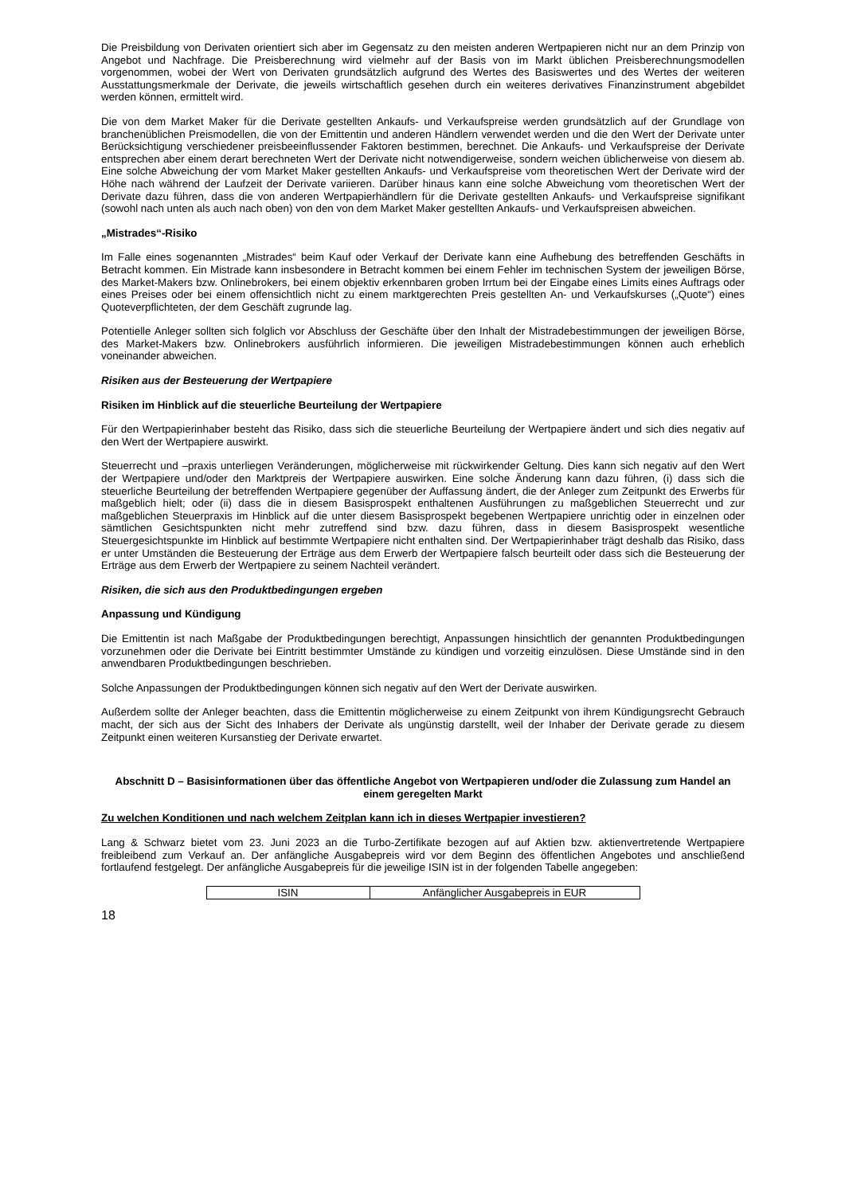Die Preisbildung von Derivaten orientiert sich aber im Gegensatz zu den meisten anderen Wertpapieren nicht nur an dem Prinzip von Angebot und Nachfrage. Die Preisberechnung wird vielmehr auf der Basis von im Markt üblichen Preisberechnungsmodellen vorgenommen, wobei der Wert von Derivaten grundsätzlich aufgrund des Wertes des Basiswertes und des Wertes der weiteren Ausstattungsmerkmale der Derivate, die jeweils wirtschaftlich gesehen durch ein weiteres derivatives Finanzinstrument abgebildet werden können, ermittelt wird.
Die von dem Market Maker für die Derivate gestellten Ankaufs- und Verkaufspreise werden grundsätzlich auf der Grundlage von branchenüblichen Preismodellen, die von der Emittentin und anderen Händlern verwendet werden und die den Wert der Derivate unter Berücksichtigung verschiedener preisbeeinflussender Faktoren bestimmen, berechnet. Die Ankaufs- und Verkaufspreise der Derivate entsprechen aber einem derart berechneten Wert der Derivate nicht notwendigerweise, sondern weichen üblicherweise von diesem ab. Eine solche Abweichung der vom Market Maker gestellten Ankaufs- und Verkaufspreise vom theoretischen Wert der Derivate wird der Höhe nach während der Laufzeit der Derivate variieren. Darüber hinaus kann eine solche Abweichung vom theoretischen Wert der Derivate dazu führen, dass die von anderen Wertpapierhändlern für die Derivate gestellten Ankaufs- und Verkaufspreise signifikant (sowohl nach unten als auch nach oben) von den von dem Market Maker gestellten Ankaufs- und Verkaufspreisen abweichen.
„Mistrades“-Risiko
Im Falle eines sogenannten „Mistrades“ beim Kauf oder Verkauf der Derivate kann eine Aufhebung des betreffenden Geschäfts in Betracht kommen. Ein Mistrade kann insbesondere in Betracht kommen bei einem Fehler im technischen System der jeweiligen Börse, des Market-Makers bzw. Onlinebrokers, bei einem objektiv erkennbaren groben Irrtum bei der Eingabe eines Limits eines Auftrags oder eines Preises oder bei einem offensichtlich nicht zu einem marktgerechten Preis gestellten An- und Verkaufskurses („Quote“) eines Quoteverpflichteten, der dem Geschäft zugrunde lag.
Potentielle Anleger sollten sich folglich vor Abschluss der Geschäfte über den Inhalt der Mistradebestimmungen der jeweiligen Börse, des Market-Makers bzw. Onlinebrokers ausführlich informieren. Die jeweiligen Mistradebestimmungen können auch erheblich voneinander abweichen.
Risiken aus der Besteuerung der Wertpapiere
Risiken im Hinblick auf die steuerliche Beurteilung der Wertpapiere
Für den Wertpapierinhaber besteht das Risiko, dass sich die steuerliche Beurteilung der Wertpapiere ändert und sich dies negativ auf den Wert der Wertpapiere auswirkt.
Steuerrecht und –praxis unterliegen Veränderungen, möglicherweise mit rückwirkender Geltung. Dies kann sich negativ auf den Wert der Wertpapiere und/oder den Marktpreis der Wertpapiere auswirken. Eine solche Änderung kann dazu führen, (i) dass sich die steuerliche Beurteilung der betreffenden Wertpapiere gegenüber der Auffassung ändert, die der Anleger zum Zeitpunkt des Erwerbs für maßgeblich hielt; oder (ii) dass die in diesem Basisprospekt enthaltenen Ausführungen zu maßgeblichen Steuerrecht und zur maßgeblichen Steuerpraxis im Hinblick auf die unter diesem Basisprospekt begebenen Wertpapiere unrichtig oder in einzelnen oder sämtlichen Gesichtspunkten nicht mehr zutreffend sind bzw. dazu führen, dass in diesem Basisprospekt wesentliche Steuergesichtspunkte im Hinblick auf bestimmte Wertpapiere nicht enthalten sind. Der Wertpapierinhaber trägt deshalb das Risiko, dass er unter Umständen die Besteuerung der Erträge aus dem Erwerb der Wertpapiere falsch beurteilt oder dass sich die Besteuerung der Erträge aus dem Erwerb der Wertpapiere zu seinem Nachteil verändert.
Risiken, die sich aus den Produktbedingungen ergeben
Anpassung und Kündigung
Die Emittentin ist nach Maßgabe der Produktbedingungen berechtigt, Anpassungen hinsichtlich der genannten Produktbedingungen vorzunehmen oder die Derivate bei Eintritt bestimmter Umstände zu kündigen und vorzeitig einzulösen. Diese Umstände sind in den anwendbaren Produktbedingungen beschrieben.
Solche Anpassungen der Produktbedingungen können sich negativ auf den Wert der Derivate auswirken.
Außerdem sollte der Anleger beachten, dass die Emittentin möglicherweise zu einem Zeitpunkt von ihrem Kündigungsrecht Gebrauch macht, der sich aus der Sicht des Inhabers der Derivate als ungünstig darstellt, weil der Inhaber der Derivate gerade zu diesem Zeitpunkt einen weiteren Kursanstieg der Derivate erwartet.
Abschnitt D – Basisinformationen über das öffentliche Angebot von Wertpapieren und/oder die Zulassung zum Handel an einem geregelten Markt
Zu welchen Konditionen und nach welchem Zeitplan kann ich in dieses Wertpapier investieren?
Lang & Schwarz bietet vom 23. Juni 2023 an die Turbo-Zertifikate bezogen auf auf Aktien bzw. aktienvertretende Wertpapiere freibleibend zum Verkauf an. Der anfängliche Ausgabepreis wird vor dem Beginn des öffentlichen Angebotes und anschließend fortlaufend festgelegt. Der anfängliche Ausgabepreis für die jeweilige ISIN ist in der folgenden Tabelle angegeben:
| ISIN | Anfänglicher Ausgabepreis in EUR |
18